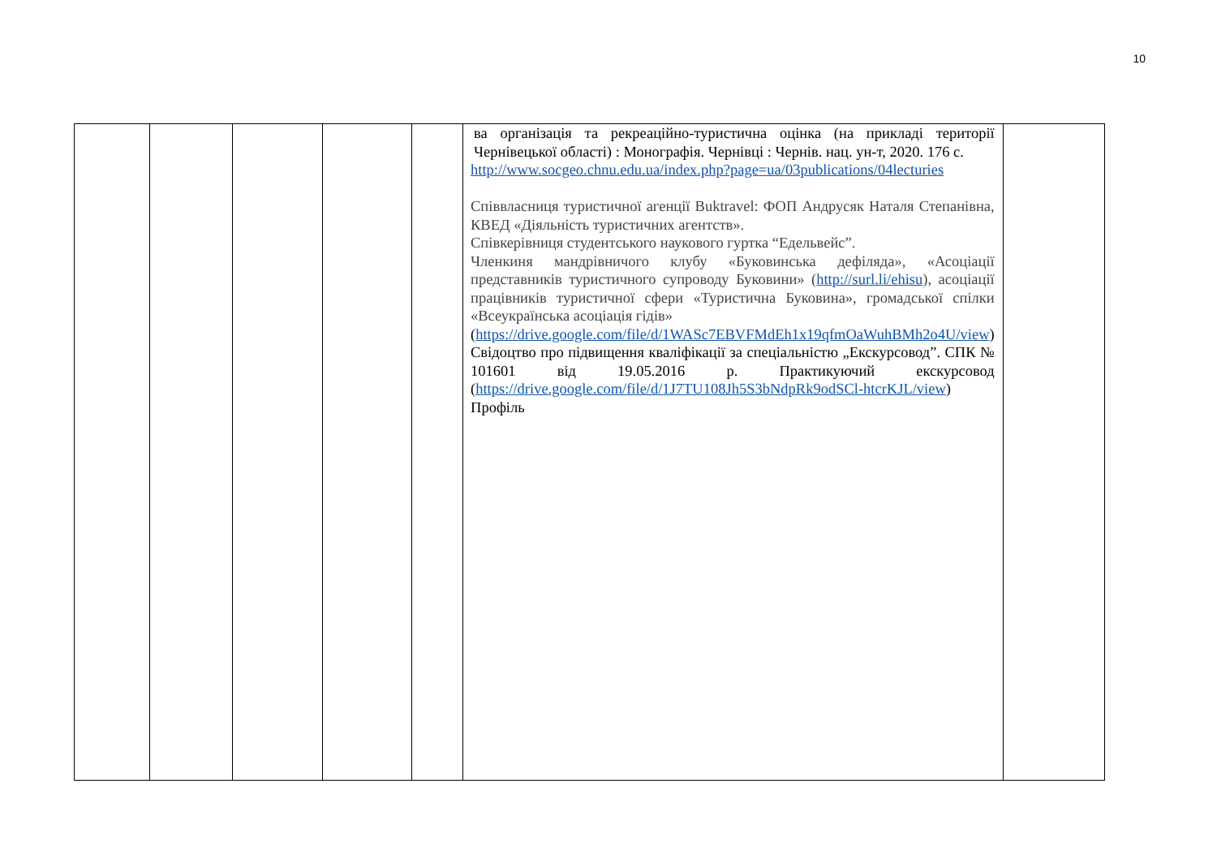10
| | | | | | ва організація та рекреаційно-туристична оцінка (на прикладі території Чернівецької області) : Монографія. Чернівці : Чернів. нац. ун-т, 2020. 176 с. http://www.socgeo.chnu.edu.ua/index.php?page=ua/03publications/04lecturies Співвласниця туристичної агенції Buktravel: ФОП Андрусяк Наталя Степанівна, КВЕД «Діяльність туристичних агентств». Співкерівниця студентського наукового гуртка “Едельвейс”. Членкиня мандрівничого клубу «Буковинська дефіляда», «Асоціації представників туристичного супроводу Буковини» ( http://surl.li/ehisu ), асоціації працівників туристичної сфери «Туристична Буковина», громадської спілки «Всеукраїнська асоціація гідів» ( https://drive.google.com/file/d/1WASc7EBVFMdEh1x19qfmOaWuhBMh2o4U/view ) Свідоцтво про підвищення кваліфікації за спеціальністю „Екскурсовод”. СПК № 101601 від 19.05.2016 р. Практикуючий екскурсовод ( https://drive.google.com/file/d/1J7TU108Jh5S3bNdpRk9odSCl-htcrKJL/view ) Профіль | |